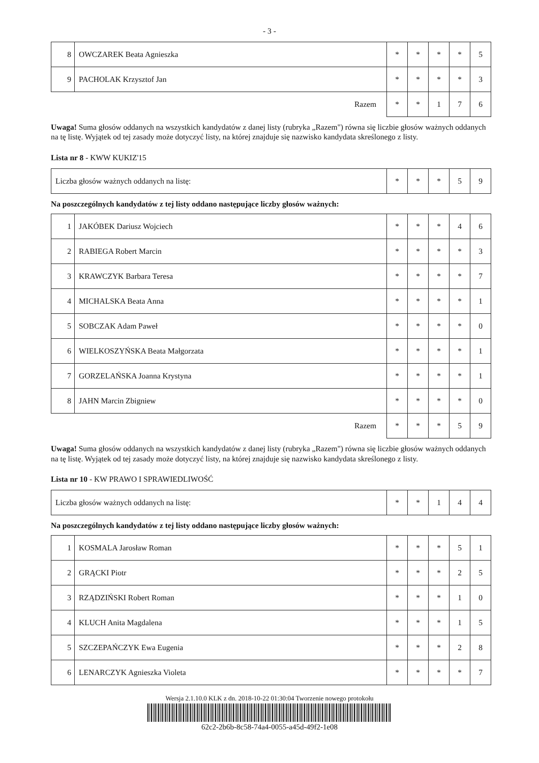- 3 -
| 8 | OWCZAREK Beata Agnieszka | * | * | * | * | 5 |
| 9 | PACHOLAK Krzysztof Jan | * | * | * | * | 3 |
| Razem | | * | * | 1 | 7 | 6 |
Uwaga! Suma głosów oddanych na wszystkich kandydatów z danej listy (rubryka „Razem") równa się liczbie głosów ważnych oddanych na tę listę. Wyjątek od tej zasady może dotyczyć listy, na której znajduje się nazwisko kandydata skreślonego z listy.
Lista nr 8 - KWW KUKIZ'15
| Liczba głosów ważnych oddanych na listę: | * | * | * | 5 | 9 |
Na poszczególnych kandydatów z tej listy oddano następujące liczby głosów ważnych:
| 1 | JAKÓBEK Dariusz Wojciech | * | * | * | 4 | 6 |
| 2 | RABIEGA Robert Marcin | * | * | * | * | 3 |
| 3 | KRAWCZYK Barbara Teresa | * | * | * | * | 7 |
| 4 | MICHALSKA Beata Anna | * | * | * | * | 1 |
| 5 | SOBCZAK Adam Paweł | * | * | * | * | 0 |
| 6 | WIELKOSZYŃSKA Beata Małgorzata | * | * | * | * | 1 |
| 7 | GORZELAŃSKA Joanna Krystyna | * | * | * | * | 1 |
| 8 | JAHN Marcin Zbigniew | * | * | * | * | 0 |
| Razem | | * | * | * | 5 | 9 |
Uwaga! Suma głosów oddanych na wszystkich kandydatów z danej listy (rubryka „Razem") równa się liczbie głosów ważnych oddanych na tę listę. Wyjątek od tej zasady może dotyczyć listy, na której znajduje się nazwisko kandydata skreślonego z listy.
Lista nr 10 - KW PRAWO I SPRAWIEDLIWOŚĆ
| Liczba głosów ważnych oddanych na listę: | * | * | 1 | 4 | 4 |
Na poszczególnych kandydatów z tej listy oddano następujące liczby głosów ważnych:
| 1 | KOSMALA Jarosław Roman | * | * | * | 5 | 1 |
| 2 | GRĄCKI Piotr | * | * | * | 2 | 5 |
| 3 | RZĄDZIŃSKI Robert Roman | * | * | * | 1 | 0 |
| 4 | KLUCH Anita Magdalena | * | * | * | 1 | 5 |
| 5 | SZCZEPAŃCZYK Ewa Eugenia | * | * | * | 2 | 8 |
| 6 | LENARCZYK Agnieszka Violeta | * | * | * | * | 7 |
Wersja 2.1.10.0 KLK z dn. 2018-10-22 01:30:04 Tworzenie nowego protokołu
62c2-2b6b-8c58-74a4-0055-a45d-49f2-1e08